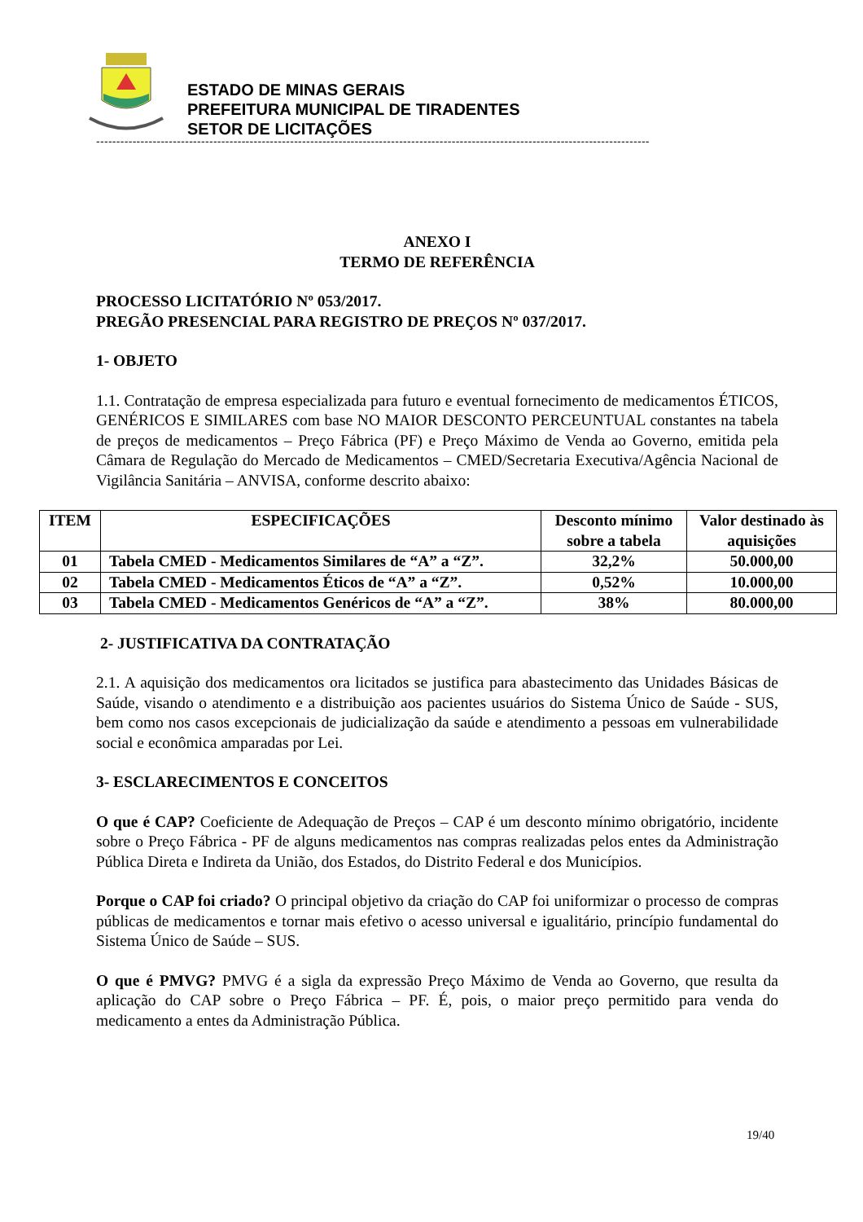ESTADO DE MINAS GERAIS
PREFEITURA MUNICIPAL DE TIRADENTES
SETOR DE LICITAÇÕES
-----------------------------------------------------------------------------------------------------------------------------------------
ANEXO I
TERMO DE REFERÊNCIA
PROCESSO LICITATÓRIO Nº 053/2017.
PREGÃO PRESENCIAL PARA REGISTRO DE PREÇOS Nº 037/2017.
1- OBJETO
1.1. Contratação de empresa especializada para futuro e eventual fornecimento de medicamentos ÉTICOS, GENÉRICOS E SIMILARES com base NO MAIOR DESCONTO PERCEUNTUAL constantes na tabela de preços de medicamentos – Preço Fábrica (PF) e Preço Máximo de Venda ao Governo, emitida pela Câmara de Regulação do Mercado de Medicamentos – CMED/Secretaria Executiva/Agência Nacional de Vigilância Sanitária – ANVISA, conforme descrito abaixo:
| ITEM | ESPECIFICAÇÕES | Desconto mínimo sobre a tabela | Valor destinado às aquisições |
| --- | --- | --- | --- |
| 01 | Tabela CMED - Medicamentos Similares de “A” a “Z”. | 32,2% | 50.000,00 |
| 02 | Tabela CMED - Medicamentos Éticos de “A” a “Z”. | 0,52% | 10.000,00 |
| 03 | Tabela CMED - Medicamentos Genéricos de “A” a “Z”. | 38% | 80.000,00 |
2- JUSTIFICATIVA DA CONTRATAÇÃO
2.1. A aquisição dos medicamentos ora licitados se justifica para abastecimento das Unidades Básicas de Saúde, visando o atendimento e a distribuição aos pacientes usuários do Sistema Único de Saúde - SUS, bem como nos casos excepcionais de judicialização da saúde e atendimento a pessoas em vulnerabilidade social e econômica amparadas por Lei.
3- ESCLARECIMENTOS E CONCEITOS
O que é CAP? Coeficiente de Adequação de Preços – CAP é um desconto mínimo obrigatório, incidente sobre o Preço Fábrica - PF de alguns medicamentos nas compras realizadas pelos entes da Administração Pública Direta e Indireta da União, dos Estados, do Distrito Federal e dos Municípios.
Porque o CAP foi criado? O principal objetivo da criação do CAP foi uniformizar o processo de compras públicas de medicamentos e tornar mais efetivo o acesso universal e igualitário, princípio fundamental do Sistema Único de Saúde – SUS.
O que é PMVG? PMVG é a sigla da expressão Preço Máximo de Venda ao Governo, que resulta da aplicação do CAP sobre o Preço Fábrica – PF. É, pois, o maior preço permitido para venda do medicamento a entes da Administração Pública.
19/40